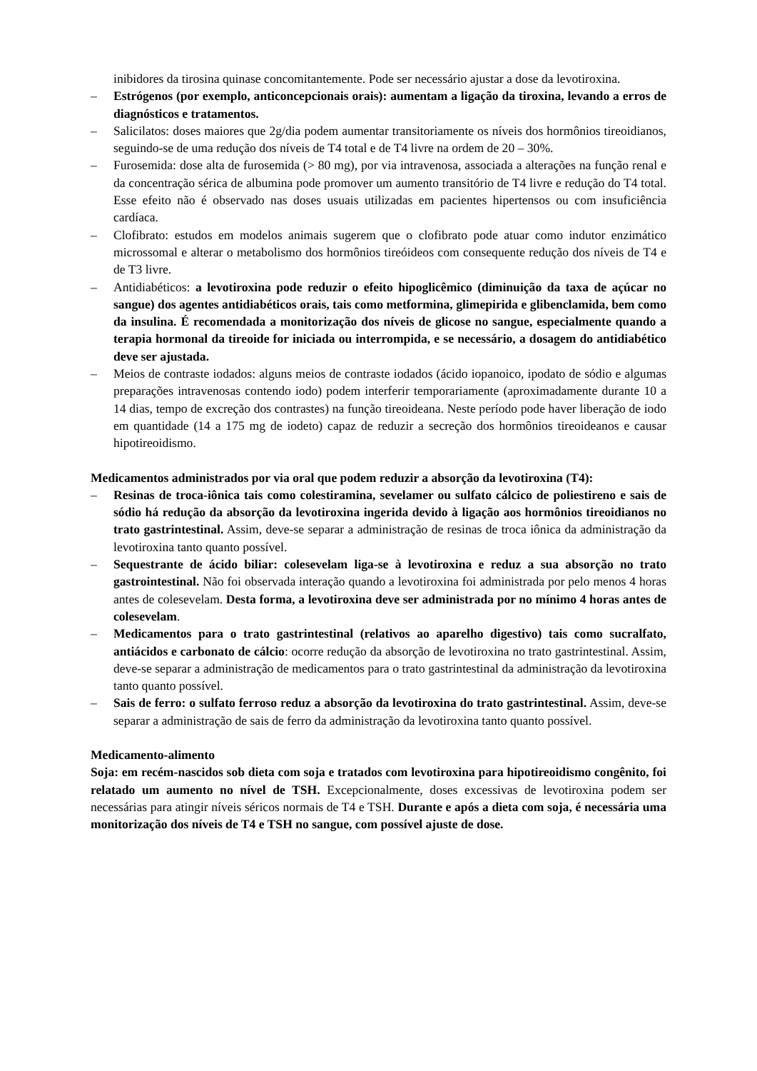inibidores da tirosina quinase concomitantemente. Pode ser necessário ajustar a dose da levotiroxina.
– Estrógenos (por exemplo, anticoncepcionais orais): aumentam a ligação da tiroxina, levando a erros de diagnósticos e tratamentos.
– Salicilatos: doses maiores que 2g/dia podem aumentar transitoriamente os níveis dos hormônios tireoidianos, seguindo-se de uma redução dos níveis de T4 total e de T4 livre na ordem de 20 – 30%.
– Furosemida: dose alta de furosemida (> 80 mg), por via intravenosa, associada a alterações na função renal e da concentração sérica de albumina pode promover um aumento transitório de T4 livre e redução do T4 total. Esse efeito não é observado nas doses usuais utilizadas em pacientes hipertensos ou com insuficiência cardíaca.
– Clofibrato: estudos em modelos animais sugerem que o clofibrato pode atuar como indutor enzimático microssomal e alterar o metabolismo dos hormônios tireóideos com consequente redução dos níveis de T4 e de T3 livre.
– Antidiabéticos: a levotiroxina pode reduzir o efeito hipoglicêmico (diminuição da taxa de açúcar no sangue) dos agentes antidiabéticos orais, tais como metformina, glimepirida e glibenclamida, bem como da insulina. É recomendada a monitorização dos níveis de glicose no sangue, especialmente quando a terapia hormonal da tireoide for iniciada ou interrompida, e se necessário, a dosagem do antidiabético deve ser ajustada.
– Meios de contraste iodados: alguns meios de contraste iodados (ácido iopanoico, ipodato de sódio e algumas preparações intravenosas contendo iodo) podem interferir temporariamente (aproximadamente durante 10 a 14 dias, tempo de excreção dos contrastes) na função tireoideana. Neste período pode haver liberação de iodo em quantidade (14 a 175 mg de iodeto) capaz de reduzir a secreção dos hormônios tireoideanos e causar hipotireoidismo.
Medicamentos administrados por via oral que podem reduzir a absorção da levotiroxina (T4):
– Resinas de troca-iônica tais como colestiramina, sevelamer ou sulfato cálcico de poliestireno e sais de sódio há redução da absorção da levotiroxina ingerida devido à ligação aos hormônios tireoidianos no trato gastrintestinal. Assim, deve-se separar a administração de resinas de troca iônica da administração da levotiroxina tanto quanto possível.
– Sequestrante de ácido biliar: colesevelam liga-se à levotiroxina e reduz a sua absorção no trato gastrointestinal. Não foi observada interação quando a levotiroxina foi administrada por pelo menos 4 horas antes de colesevelam. Desta forma, a levotiroxina deve ser administrada por no mínimo 4 horas antes de colesevelam.
– Medicamentos para o trato gastrintestinal (relativos ao aparelho digestivo) tais como sucralfato, antiácidos e carbonato de cálcio: ocorre redução da absorção de levotiroxina no trato gastrintestinal. Assim, deve-se separar a administração de medicamentos para o trato gastrintestinal da administração da levotiroxina tanto quanto possível.
– Sais de ferro: o sulfato ferroso reduz a absorção da levotiroxina do trato gastrintestinal. Assim, deve-se separar a administração de sais de ferro da administração da levotiroxina tanto quanto possível.
Medicamento-alimento
Soja: em recém-nascidos sob dieta com soja e tratados com levotiroxina para hipotireoidismo congênito, foi relatado um aumento no nível de TSH. Excepcionalmente, doses excessivas de levotiroxina podem ser necessárias para atingir níveis séricos normais de T4 e TSH. Durante e após a dieta com soja, é necessária uma monitorização dos níveis de T4 e TSH no sangue, com possível ajuste de dose.